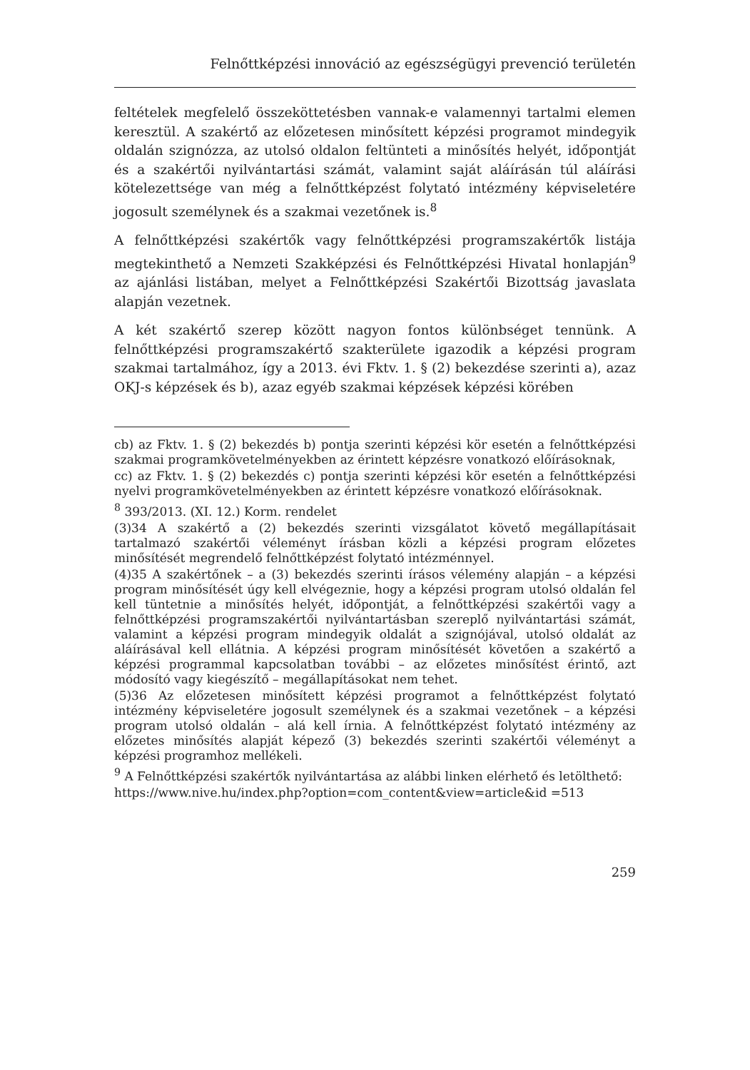Felnőttképzési innováció az egészségügyi prevenció területén
feltételek megfelelő összeköttetésben vannak-e valamennyi tartalmi elemen keresztül. A szakértő az előzetesen minősített képzési programot mindegyik oldalán szignózza, az utolsó oldalon feltünteti a minősítés helyét, időpontját és a szakértői nyilvántartási számát, valamint saját aláírásán túl aláírási kötelezettsége van még a felnőttképzést folytató intézmény képviseletére jogosult személynek és a szakmai vezetőnek is.<sup>8</sup>
A felnőttképzési szakértők vagy felnőttképzési programszakértők listája megtekinthető a Nemzeti Szakképzési és Felnőttképzési Hivatal honlapján<sup>9</sup> az ajánlási listában, melyet a Felnőttképzési Szakértői Bizottság javaslata alapján vezetnek.
A két szakértő szerep között nagyon fontos különbséget tennünk. A felnőttképzési programszakértő szakterülete igazodik a képzési program szakmai tartalmához, így a 2013. évi Fktv. 1. § (2) bekezdése szerinti a), azaz OKJ-s képzések és b), azaz egyéb szakmai képzések képzési körében
cb) az Fktv. 1. § (2) bekezdés b) pontja szerinti képzési kör esetén a felnőttképzési szakmai programkövetelményekben az érintett képzésre vonatkozó előírásoknak,
cc) az Fktv. 1. § (2) bekezdés c) pontja szerinti képzési kör esetén a felnőttképzési nyelvi programkövetelményekben az érintett képzésre vonatkozó előírásoknak.
<sup>8</sup> 393/2013. (XI. 12.) Korm. rendelet
(3)34 A szakértő a (2) bekezdés szerinti vizsgálatot követő megállapításait tartalmazó szakértői véleményt írásban közli a képzési program előzetes minősítését megrendelő felnőttképzést folytató intézménnyel.
(4)35 A szakértőnek – a (3) bekezdés szerinti írásos vélemény alapján – a képzési program minősítését úgy kell elvégeznie, hogy a képzési program utolsó oldalán fel kell tüntetnie a minősítés helyét, időpontját, a felnőttképzési szakértői vagy a felnőttképzési programszakértői nyilvántartásban szereplő nyilvántartási számát, valamint a képzési program mindegyik oldalát a szignójával, utolsó oldalát az aláírásával kell ellátnia. A képzési program minősítését követően a szakértő a képzési programmal kapcsolatban további – az előzetes minősítést érintő, azt módosító vagy kiegészítő – megállapításokat nem tehet.
(5)36 Az előzetesen minősített képzési programot a felnőttképzést folytató intézmény képviseletére jogosult személynek és a szakmai vezetőnek – a képzési program utolsó oldalán – alá kell írnia. A felnőttképzést folytató intézmény az előzetes minősítés alapját képező (3) bekezdés szerinti szakértői véleményt a képzési programhoz mellékeli.
<sup>9</sup> A Felnőttképzési szakértők nyilvántartása az alábbi linken elérhető és letölthető:
https://www.nive.hu/index.php?option=com_content&view=article&id =513
259